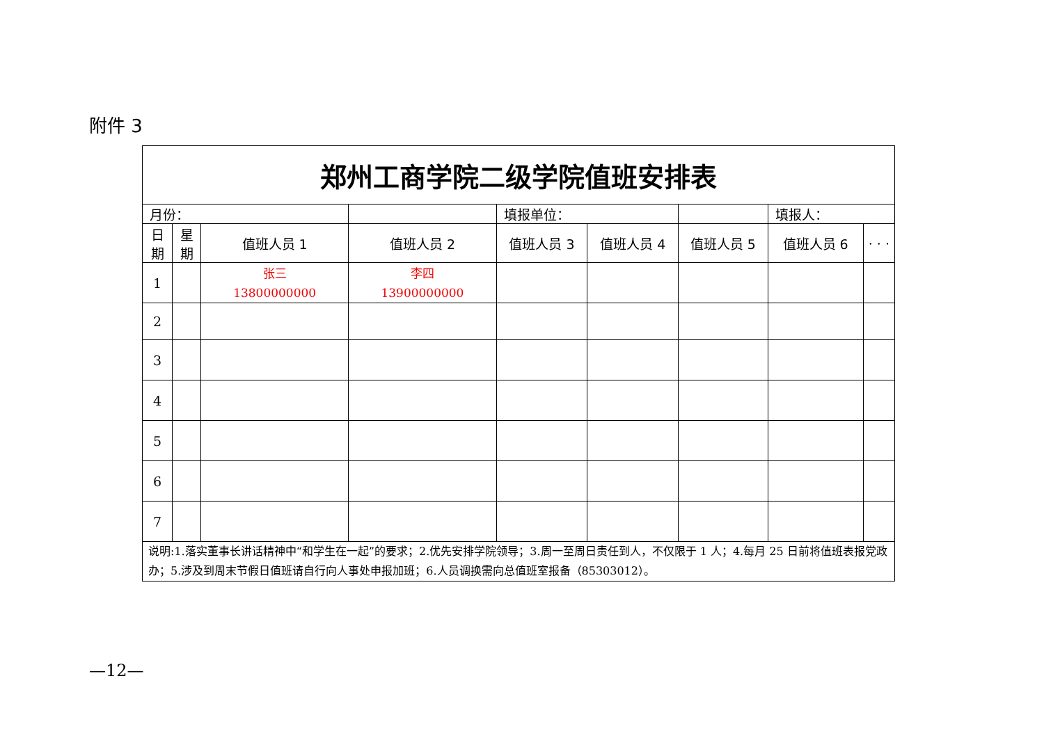附件 3
| 郑州工商学院二级学院值班安排表 | | | | | | | | |
| --- | --- | --- | --- | --- | --- | --- | --- | --- |
| 月份： | | | | 填报单位： | | | 填报人： | |
| 日 期 | 星 期 | 值班人员 1 | 值班人员 2 | 值班人员 3 | 值班人员 4 | 值班人员 5 | 值班人员 6 | · · · |
| 1 | | 张三 13800000000 | 李四 13900000000 | | | | | |
| 2 | | | | | | | | |
| 3 | | | | | | | | |
| 4 | | | | | | | | |
| 5 | | | | | | | | |
| 6 | | | | | | | | |
| 7 | | | | | | | | |
| 说明:1.落实董事长讲话精神中“和学生在一起”的要求；2.优先安排学院领导；3.周一至周日责任到人，不仅限于 1 人；4.每月 25 日前将值班表报党政办；5.涉及到周末节假日值班请自行向人事处申报加班；6.人员调换需向总值班室报备（85303012）。 | | | | | | | | |
—12—